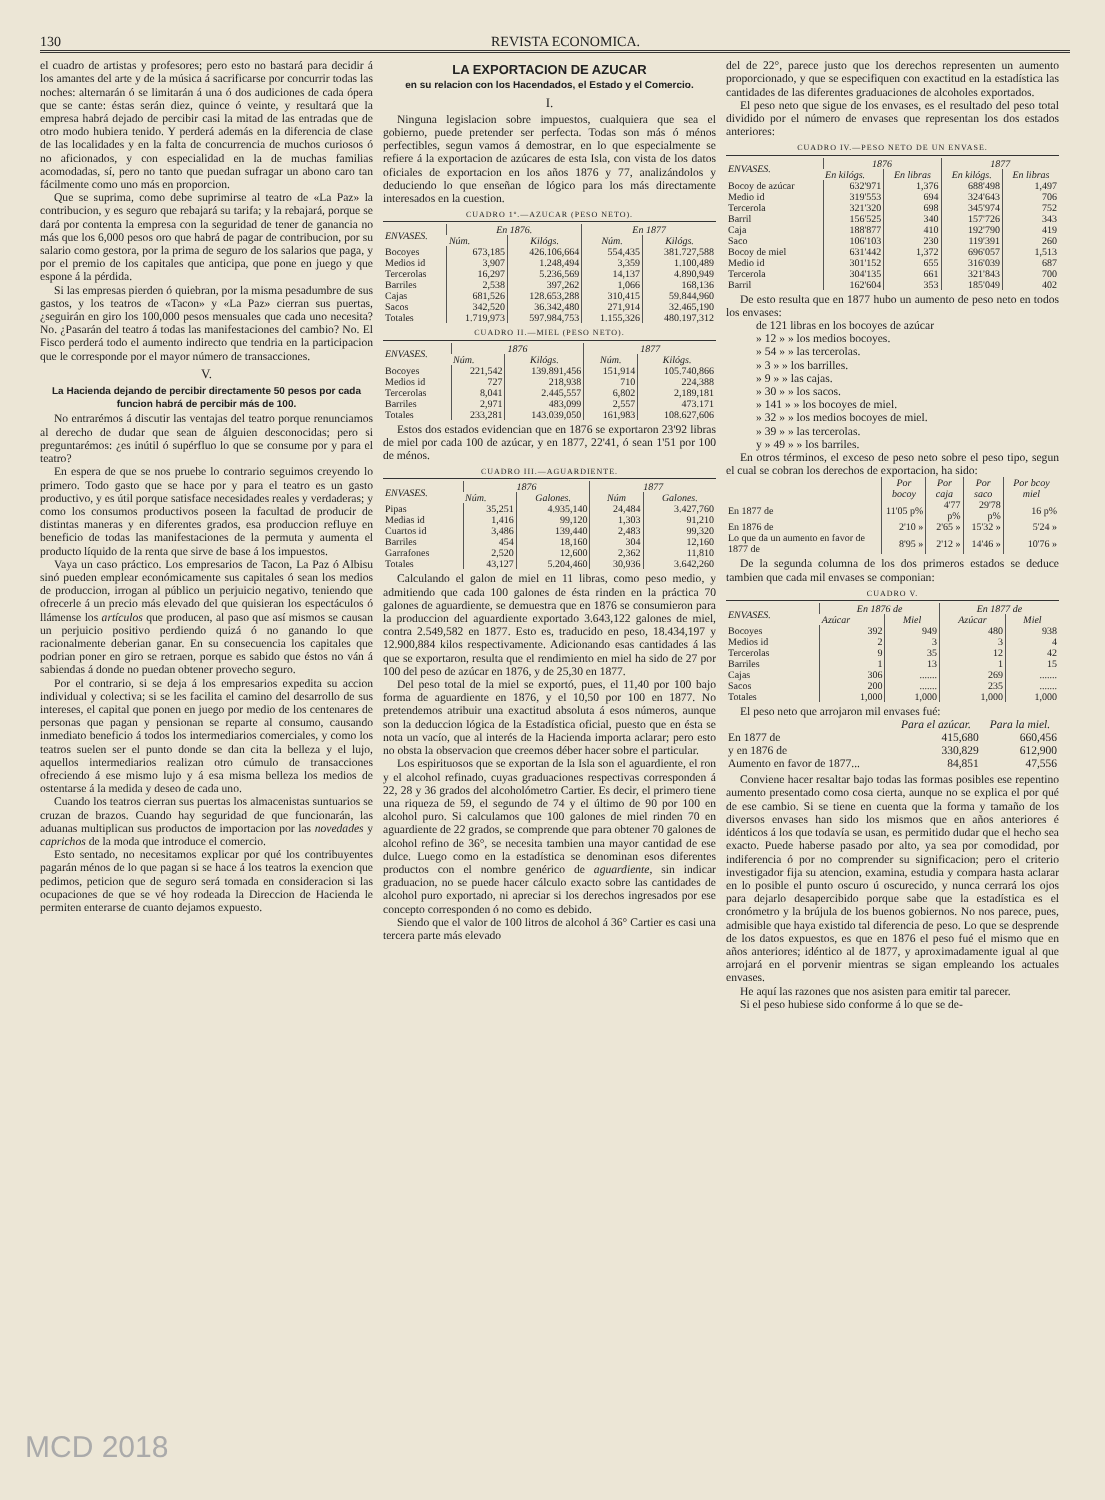130 REVISTA ECONOMICA.
el cuadro de artistas y profesores; pero esto no bastará para decidir á los amantes del arte y de la música á sacrificarse por concurrir todas las noches: alternarán ó se limitarán á una ó dos audiciones de cada ópera que se cante: éstas serán diez, quince ó veinte, y resultará que la empresa habrá dejado de percibir casi la mitad de las entradas que de otro modo hubiera tenido. Y perderá además en la diferencia de clase de las localidades y en la falta de concurrencia de muchos curiosos ó no aficionados, y con especialidad en la de muchas familias acomodadas, sí, pero no tanto que puedan sufragar un abono caro tan fácilmente como uno más en proporcion.
Que se suprima, como debe suprimirse al teatro de «La Paz» la contribucion, y es seguro que rebajará su tarifa; y la rebajará, porque se dará por contenta la empresa con la seguridad de tener de ganancia no más que los 6,000 pesos oro que habrá de pagar de contribucion, por su salario como gestora, por la prima de seguro de los salarios que paga, y por el premio de los capitales que anticipa, que pone en juego y que espone á la pérdida.
Si las empresas pierden ó quiebran, por la misma pesadumbre de sus gastos, y los teatros de «Tacon» y «La Paz» cierran sus puertas, ¿seguirán en giro los 100,000 pesos mensuales que cada uno necesita? No. ¿Pasarán del teatro á todas las manifestaciones del cambio? No. El Fisco perderá todo el aumento indirecto que tendria en la participacion que le corresponde por el mayor número de transacciones.
V.
La Hacienda dejando de percibir directamente 50 pesos por cada funcion habrá de percibir más de 100.
No entrarémos á discutir las ventajas del teatro porque renunciamos al derecho de dudar que sean de álguien desconocidas; pero si preguntarémos: ¿es inútil ó supérfluo lo que se consume por y para el teatro?
En espera de que se nos pruebe lo contrario seguimos creyendo lo primero. Todo gasto que se hace por y para el teatro es un gasto productivo, y es útil porque satisface necesidades reales y verdaderas; y como los consumos productivos poseen la facultad de producir de distintas maneras y en diferentes grados, esa produccion refluye en beneficio de todas las manifestaciones de la permuta y aumenta el producto líquido de la renta que sirve de base á los impuestos.
Vaya un caso práctico. Los empresarios de Tacon, La Paz ó Albisu sinó pueden emplear económicamente sus capitales ó sean los medios de produccion, irrogan al público un perjuicio negativo, teniendo que ofrecerle á un precio más elevado del que quisieran los espectáculos ó llámense los artículos que producen, al paso que así mismos se causan un perjuicio positivo perdiendo quizá ó no ganando lo que racionalmente deberian ganar. En su consecuencia los capitales que podrian poner en giro se retraen, porque es sabido que éstos no ván á sabiendas á donde no puedan obtener provecho seguro.
Por el contrario, si se deja á los empresarios expedita su accion individual y colectiva; si se les facilita el camino del desarrollo de sus intereses, el capital que ponen en juego por medio de los centenares de personas que pagan y pensionan se reparte al consumo, causando inmediato beneficio á todos los intermediarios comerciales, y como los teatros suelen ser el punto donde se dan cita la belleza y el lujo, aquellos intermediarios realizan otro cúmulo de transacciones ofreciendo á ese mismo lujo y á esa misma belleza los medios de ostentarse á la medida y deseo de cada uno.
Cuando los teatros cierran sus puertas los almacenistas suntuarios se cruzan de brazos. Cuando hay seguridad de que funcionarán, las aduanas multiplican sus productos de importacion por las novedades y caprichos de la moda que introduce el comercio.
Esto sentado, no necesitamos explicar por qué los contribuyentes pagarán ménos de lo que pagan si se hace á los teatros la exencion que pedimos, peticion que de seguro será tomada en consideracion si las ocupaciones de que se vé hoy rodeada la Direccion de Hacienda le permiten enterarse de cuanto dejamos expuesto.
LA EXPORTACION DE AZUCAR
en su relacion con los Hacendados, el Estado y el Comercio.
I.
Ninguna legislacion sobre impuestos, cualquiera que sea el gobierno, puede pretender ser perfecta. Todas son más ó ménos perfectibles, segun vamos á demostrar, en lo que especialmente se refiere á la exportacion de azúcares de esta Isla, con vista de los datos oficiales de exportacion en los años 1876 y 77, analizándolos y deduciendo lo que enseñan de lógico para los más directamente interesados en la cuestion.
CUADRO 1º.—AZUCAR (PESO NETO).
| ENVASES. | En 1876. | | En 1877 | |
| --- | --- | --- | --- | --- |
| | Núm. | Kilógs. | Núm. | Kilógs. |
| Bocoyes | 673,185 | 426.106,664 | 554,435 | 381.727,588 |
| Medios id | 3,907 | 1.248,494 | 3,359 | 1.100,489 |
| Tercerolas | 16,297 | 5.236,569 | 14,137 | 4.890,949 |
| Barriles | 2,538 | 397,262 | 1,066 | 168,136 |
| Cajas | 681,526 | 128.653,288 | 310,415 | 59.844,960 |
| Sacos | 342,520 | 36.342,480 | 271,914 | 32.465,190 |
| Totales | 1.719,973 | 597.984,753 | 1.155,326 | 480.197,312 |
CUADRO II.—MIEL (PESO NETO).
| ENVASES. | 1876 | | 1877 | |
| --- | --- | --- | --- | --- |
| | Núm. | Kilógs. | Núm. | Kilógs. |
| Bocoyes | 221,542 | 139.891,456 | 151,914 | 105.740,866 |
| Medios id | 727 | 218,938 | 710 | 224,388 |
| Tercerolas | 8,041 | 2.445,557 | 6,802 | 2,189,181 |
| Barriles | 2,971 | 483,099 | 2,557 | 473.171 |
| Totales | 233,281 | 143.039,050 | 161,983 | 108.627,606 |
Estos dos estados evidencian que en 1876 se exportaron 23'92 libras de miel por cada 100 de azúcar, y en 1877, 22'41, ó sean 1'51 por 100 de ménos.
CUADRO III.—AGUARDIENTE.
| ENVASES. | 1876 | | 1877 | |
| --- | --- | --- | --- | --- |
| | Núm. | Galones. | Núm | Galones. |
| Pipas | 35,251 | 4.935,140 | 24,484 | 3.427,760 |
| Medias id | 1,416 | 99,120 | 1,303 | 91,210 |
| Cuartos id | 3,486 | 139,440 | 2,483 | 99,320 |
| Barriles | 454 | 18,160 | 304 | 12,160 |
| Garrafones | 2,520 | 12,600 | 2,362 | 11,810 |
| Totales | 43,127 | 5.204,460 | 30,936 | 3.642,260 |
Calculando el galon de miel en 11 libras, como peso medio, y admitiendo que cada 100 galones de ésta rinden en la práctica 70 galones de aguardiente, se demuestra que en 1876 se consumieron para la produccion del aguardiente exportado 3.643,122 galones de miel, contra 2.549,582 en 1877. Esto es, traducido en peso, 18.434,197 y 12.900,884 kilos respectivamente. Adicionando esas cantidades á las que se exportaron, resulta que el rendimiento en miel ha sido de 27 por 100 del peso de azúcar en 1876, y de 25,30 en 1877.
Del peso total de la miel se exportó, pues, el 11,40 por 100 bajo forma de aguardiente en 1876, y el 10,50 por 100 en 1877. No pretendemos atribuir una exactitud absoluta á esos números, aunque son la deduccion lógica de la Estadística oficial, puesto que en ésta se nota un vacío, que al interés de la Hacienda importa aclarar; pero esto no obsta la observacion que creemos déber hacer sobre el particular.
Los espirituosos que se exportan de la Isla son el aguardiente, el ron y el alcohol refinado, cuyas graduaciones respectivas corresponden á 22, 28 y 36 grados del alcoholómetro Cartier. Es decir, el primero tiene una riqueza de 59, el segundo de 74 y el último de 90 por 100 en alcohol puro. Si calculamos que 100 galones de miel rinden 70 en aguardiente de 22 grados, se comprende que para obtener 70 galones de alcohol refino de 36°, se necesita tambien una mayor cantidad de ese dulce. Luego como en la estadística se denominan esos diferentes productos con el nombre genérico de aguardiente, sin indicar graduacion, no se puede hacer cálculo exacto sobre las cantidades de alcohol puro exportado, ni apreciar si los derechos ingresados por ese concepto corresponden ó no como es debido.
Siendo que el valor de 100 litros de alcohol á 36° Cartier es casi una tercera parte más elevado
del de 22°, parece justo que los derechos representen un aumento proporcionado, y que se especifiquen con exactitud en la estadística las cantidades de las diferentes graduaciones de alcoholes exportados.
El peso neto que sigue de los envases, es el resultado del peso total dividido por el número de envases que representan los dos estados anteriores:
CUADRO IV.—PESO NETO DE UN ENVASE.
| ENVASES. | 1876 | | 1877 | |
| --- | --- | --- | --- | --- |
| | En kilógs. | En libras | En kilógs. | En libras |
| Bocoy de azúcar | 632'971 | 1,376 | 688'498 | 1,497 |
| Medio id | 319'553 | 694 | 324'643 | 706 |
| Tercerola | 321'320 | 698 | 345'974 | 752 |
| Barril | 156'525 | 340 | 157'726 | 343 |
| Caja | 188'877 | 410 | 192'790 | 419 |
| Saco | 106'103 | 230 | 119'391 | 260 |
| Bocoy de miel | 631'442 | 1,372 | 696'057 | 1,513 |
| Medio id | 301'152 | 655 | 316'039 | 687 |
| Tercerola | 304'135 | 661 | 321'843 | 700 |
| Barril | 162'604 | 353 | 185'049 | 402 |
De esto resulta que en 1877 hubo un aumento de peso neto en todos los envases:
de 121 libras en los bocoyes de azúcar
» 12 » » los medios bocoyes.
» 54 » » las tercerolas.
» 3 » » los barrilles.
» 9 » » las cajas.
» 30 » » los sacos.
» 141 » » los bocoyes de miel.
» 32 » » los medios bocoyes de miel.
» 39 » » las tercerolas.
y » 49 » » los barriles.
En otros términos, el exceso de peso neto sobre el peso tipo, segun el cual se cobran los derechos de exportacion, ha sido:
| | Por bocoy | Por caja | Por saco | Por bcoy miel |
| --- | --- | --- | --- | --- |
| En 1877 de | 11'05 p% | 4'77 p% | 29'78 p% | 16 p% |
| En 1876 de | 2'10 » | 2'65 » | 15'32 » | 5'24 » |
| Lo que da un aumento en favor de 1877 de | 8'95 » | 2'12 » | 14'46 » | 10'76 » |
De la segunda columna de los dos primeros estados se deduce tambien que cada mil envases se componian:
CUADRO V.
| ENVASES. | En 1876 de | | En 1877 de | |
| --- | --- | --- | --- | --- |
| | Azúcar | Miel | Azúcar | Miel |
| Bocoyes | 392 | 949 | 480 | 938 |
| Medios id | 2 | 3 | 3 | 4 |
| Tercerolas | 9 | 35 | 12 | 42 |
| Barriles | 1 | 13 | 1 | 15 |
| Cajas | 306 | ....... | 269 | ....... |
| Sacos | 200 | ....... | 235 | ....... |
| Totales | 1,000 | 1,000 | 1,000 | 1,000 |
El peso neto que arrojaron mil envases fué:
| | Para el azúcar. | Para la miel. |
| --- | --- | --- |
| En 1877 de | 415,680 | 660,456 |
| y en 1876 de | 330,829 | 612,900 |
| Aumento en favor de 1877... | 84,851 | 47,556 |
Conviene hacer resaltar bajo todas las formas posibles ese repentino aumento presentado como cosa cierta, aunque no se explica el por qué de ese cambio. Si se tiene en cuenta que la forma y tamaño de los diversos envases han sido los mismos que en años anteriores é idénticos á los que todavía se usan, es permitido dudar que el hecho sea exacto. Puede haberse pasado por alto, ya sea por comodidad, por indiferencia ó por no comprender su significacion; pero el criterio investigador fija su atencion, examina, estudia y compara hasta aclarar en lo posible el punto oscuro ú oscurecido, y nunca cerrará los ojos para dejarlo desapercibido porque sabe que la estadística es el cronómetro y la brújula de los buenos gobiernos. No nos parece, pues, admisible que haya existido tal diferencia de peso. Lo que se desprende de los datos expuestos, es que en 1876 el peso fué el mismo que en años anteriores; idéntico al de 1877, y aproximadamente igual al que arrojará en el porvenir mientras se sigan empleando los actuales envases.
He aquí las razones que nos asisten para emitir tal parecer.
Si el peso hubiese sido conforme á lo que se de-
MCD 2018